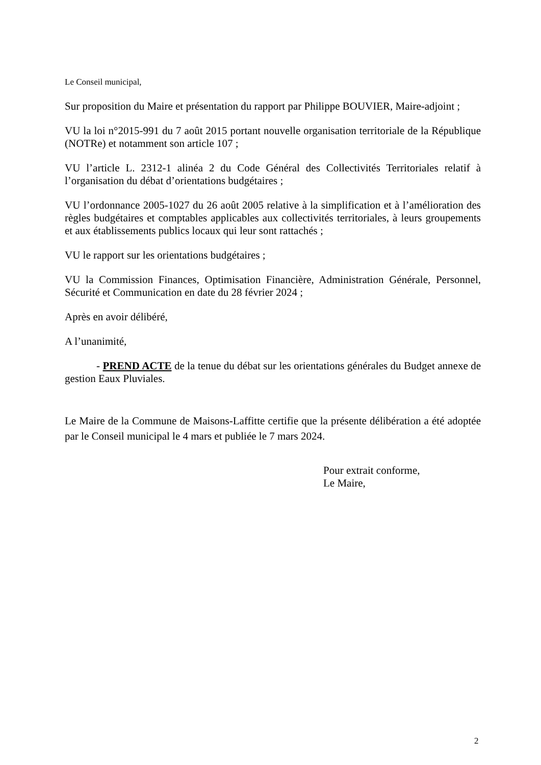Le Conseil municipal,
Sur proposition du Maire et présentation du rapport par Philippe BOUVIER, Maire-adjoint ;
VU la loi n°2015-991 du 7 août 2015 portant nouvelle organisation territoriale de la République (NOTRe) et notamment son article 107 ;
VU l’article L. 2312-1 alinéa 2 du Code Général des Collectivités Territoriales relatif à l’organisation du débat d’orientations budgétaires ;
VU l’ordonnance 2005-1027 du 26 août 2005 relative à la simplification et à l’amélioration des règles budgétaires et comptables applicables aux collectivités territoriales, à leurs groupements et aux établissements publics locaux qui leur sont rattachés ;
VU le rapport sur les orientations budgétaires ;
VU la Commission Finances, Optimisation Financière, Administration Générale, Personnel, Sécurité et Communication en date du 28 février 2024 ;
Après en avoir délibéré,
A l’unanimité,
- PREND ACTE de la tenue du débat sur les orientations générales du Budget annexe de gestion Eaux Pluviales.
Le Maire de la Commune de Maisons-Laffitte certifie que la présente délibération a été adoptée par le Conseil municipal le 4 mars et publiée le 7 mars 2024.
Pour extrait conforme,
Le Maire,
2